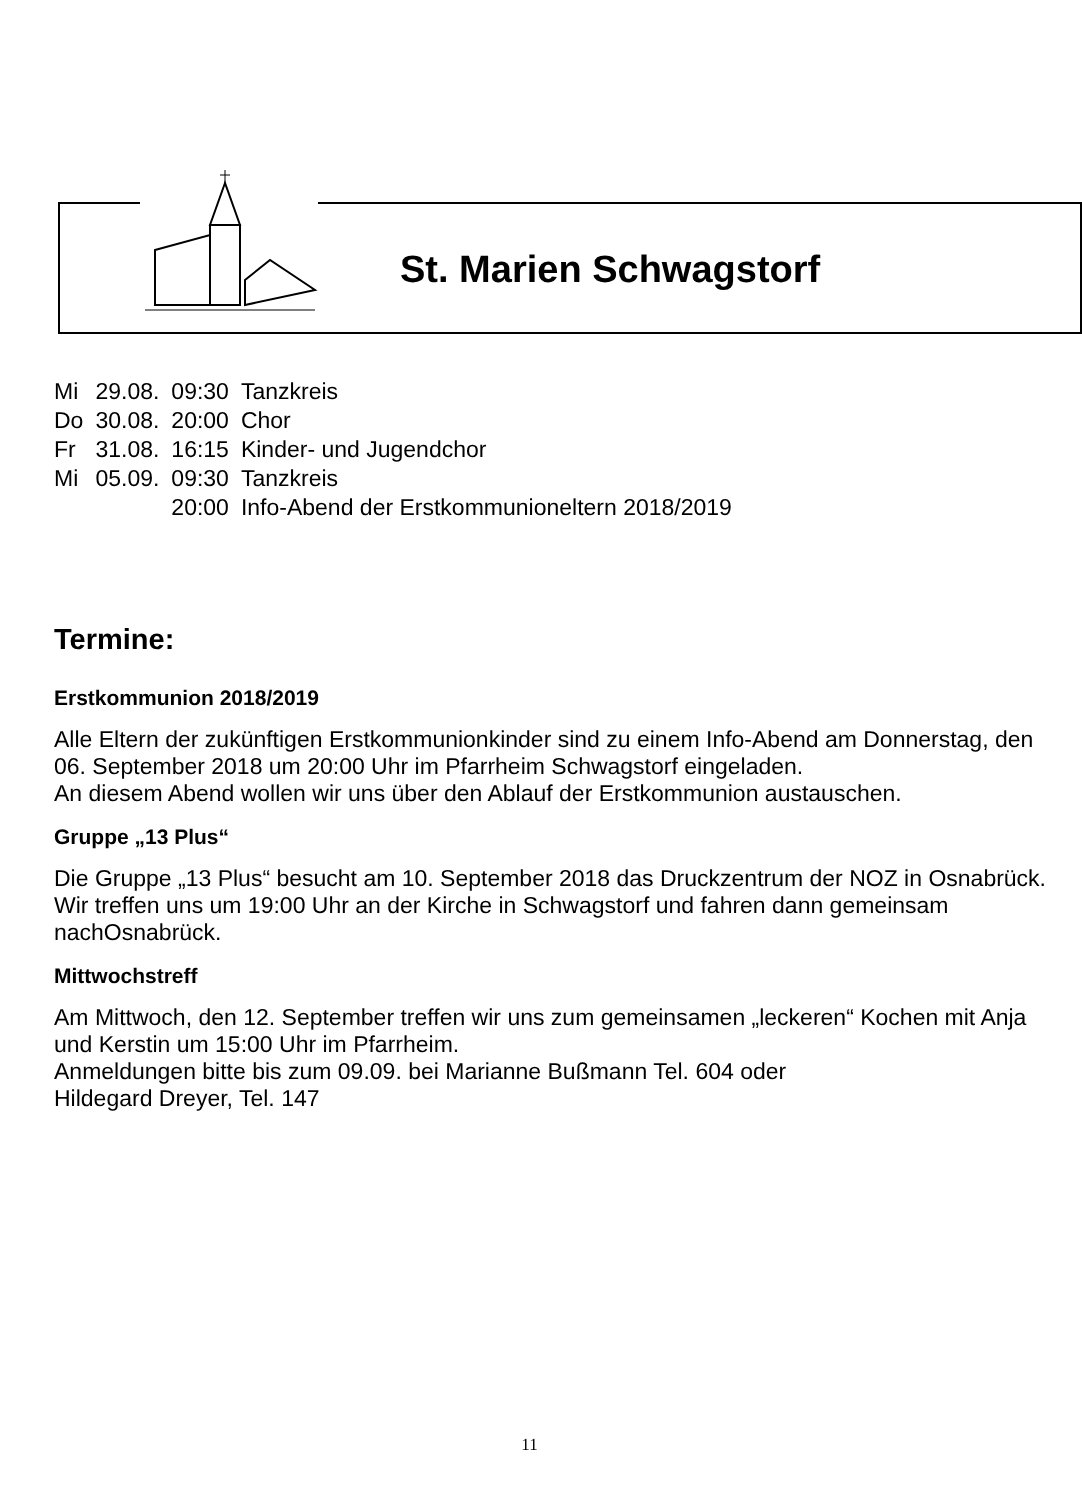St. Marien Schwagstorf
| Mi | 29.08. | 09:30 | Tanzkreis |
| Do | 30.08. | 20:00 | Chor |
| Fr | 31.08. | 16:15 | Kinder- und Jugendchor |
| Mi | 05.09. | 09:30 | Tanzkreis |
| | | 20:00 | Info-Abend der Erstkommunioneltern 2018/2019 |
Termine:
Erstkommunion 2018/2019
Alle Eltern der zukünftigen Erstkommunionkinder sind zu einem Info-Abend am Donnerstag, den 06. September 2018 um 20:00 Uhr im Pfarrheim Schwagstorf eingeladen.
An diesem Abend wollen wir uns über den Ablauf der Erstkommunion austauschen.
Gruppe „13 Plus“
Die Gruppe „13 Plus“ besucht am 10. September 2018 das Druckzentrum der NOZ in Osnabrück.
Wir treffen uns um 19:00 Uhr an der Kirche in Schwagstorf und fahren dann gemeinsam nachOsnabrück.
Mittwochstreff
Am Mittwoch, den 12. September treffen wir uns zum gemeinsamen „leckeren“ Kochen mit Anja und Kerstin um 15:00 Uhr im Pfarrheim.
Anmeldungen bitte bis zum 09.09. bei Marianne Bußmann Tel. 604 oder
Hildegard Dreyer, Tel. 147
11